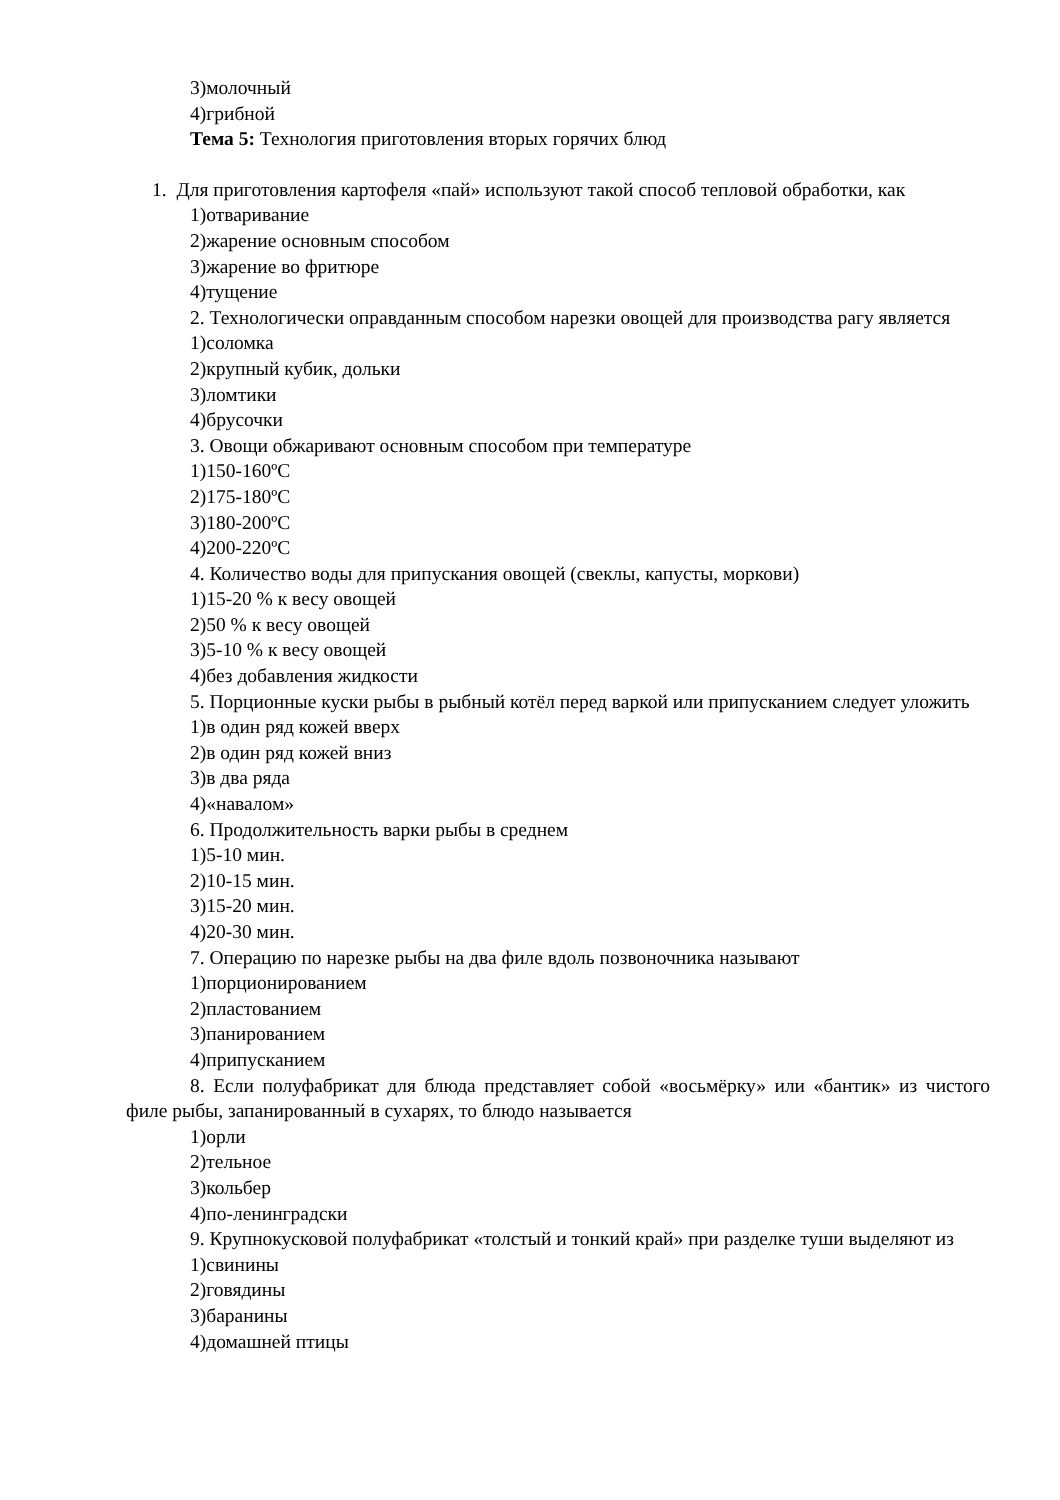3)молочный
4)грибной
Тема 5: Технология приготовления вторых горячих блюд
1. Для приготовления картофеля «пай» используют такой способ тепловой обработки, как
1)отваривание
2)жарение основным способом
3)жарение во фритюре
4)тущение
2. Технологически оправданным способом нарезки овощей для производства рагу является
1)соломка
2)крупный кубик, дольки
3)ломтики
4)брусочки
3. Овощи обжаривают основным способом при температуре
1)150-160ºС
2)175-180ºС
3)180-200ºС
4)200-220ºС
4. Количество воды для припускания овощей (свеклы, капусты, моркови)
1)15-20 % к весу овощей
2)50 % к весу овощей
3)5-10 % к весу овощей
4)без добавления жидкости
5. Порционные куски рыбы в рыбный котёл перед варкой или припусканием следует уложить
1)в один ряд кожей вверх
2)в один ряд кожей вниз
3)в два ряда
4)«навалом»
6. Продолжительность варки рыбы в среднем
1)5-10 мин.
2)10-15 мин.
3)15-20 мин.
4)20-30 мин.
7. Операцию по нарезке рыбы на два филе вдоль позвоночника называют
1)порционированием
2)пластованием
3)панированием
4)припусканием
8. Если полуфабрикат для блюда представляет собой «восьмёрку» или «бантик» из чистого филе рыбы, запанированный в сухарях, то блюдо называется
1)орли
2)тельное
3)кольбер
4)по-ленинградски
9. Крупнокусковой полуфабрикат «толстый и тонкий край» при разделке туши выделяют из
1)свинины
2)говядины
3)баранины
4)домашней птицы